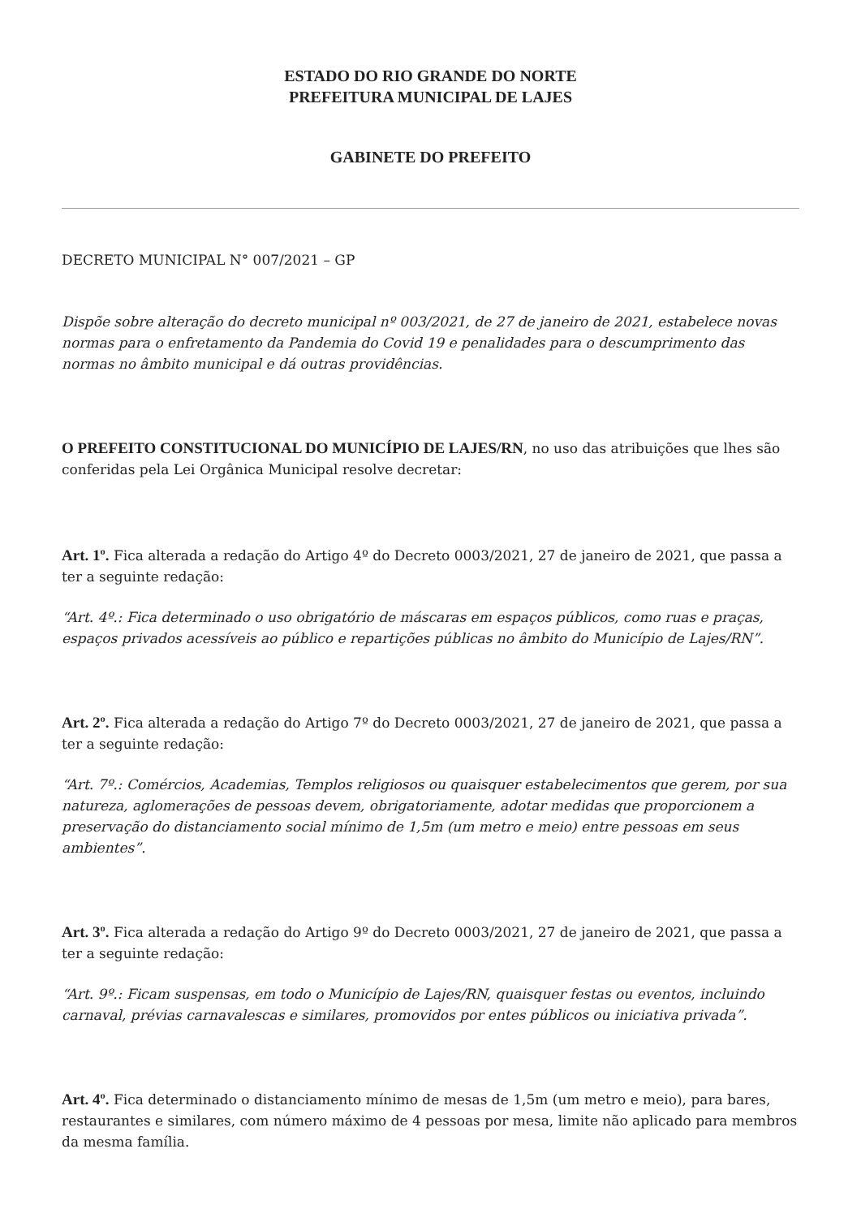ESTADO DO RIO GRANDE DO NORTE
PREFEITURA MUNICIPAL DE LAJES
GABINETE DO PREFEITO
DECRETO MUNICIPAL N° 007/2021 – GP
Dispõe sobre alteração do decreto municipal nº 003/2021, de 27 de janeiro de 2021, estabelece novas normas para o enfretamento da Pandemia do Covid 19 e penalidades para o descumprimento das normas no âmbito municipal e dá outras providências.
O PREFEITO CONSTITUCIONAL DO MUNICÍPIO DE LAJES/RN, no uso das atribuições que lhes são conferidas pela Lei Orgânica Municipal resolve decretar:
Art. 1º. Fica alterada a redação do Artigo 4º do Decreto 0003/2021, 27 de janeiro de 2021, que passa a ter a seguinte redação:
“Art. 4º.: Fica determinado o uso obrigatório de máscaras em espaços públicos, como ruas e praças, espaços privados acessíveis ao público e repartições públicas no âmbito do Município de Lajes/RN”.
Art. 2º. Fica alterada a redação do Artigo 7º do Decreto 0003/2021, 27 de janeiro de 2021, que passa a ter a seguinte redação:
“Art. 7º.: Comércios, Academias, Templos religiosos ou quaisquer estabelecimentos que gerem, por sua natureza, aglomerações de pessoas devem, obrigatoriamente, adotar medidas que proporcionem a preservação do distanciamento social mínimo de 1,5m (um metro e meio) entre pessoas em seus ambientes”.
Art. 3º. Fica alterada a redação do Artigo 9º do Decreto 0003/2021, 27 de janeiro de 2021, que passa a ter a seguinte redação:
“Art. 9º.: Ficam suspensas, em todo o Município de Lajes/RN, quaisquer festas ou eventos, incluindo carnaval, prévias carnavalescas e similares, promovidos por entes públicos ou iniciativa privada”.
Art. 4º. Fica determinado o distanciamento mínimo de mesas de 1,5m (um metro e meio), para bares, restaurantes e similares, com número máximo de 4 pessoas por mesa, limite não aplicado para membros da mesma família.